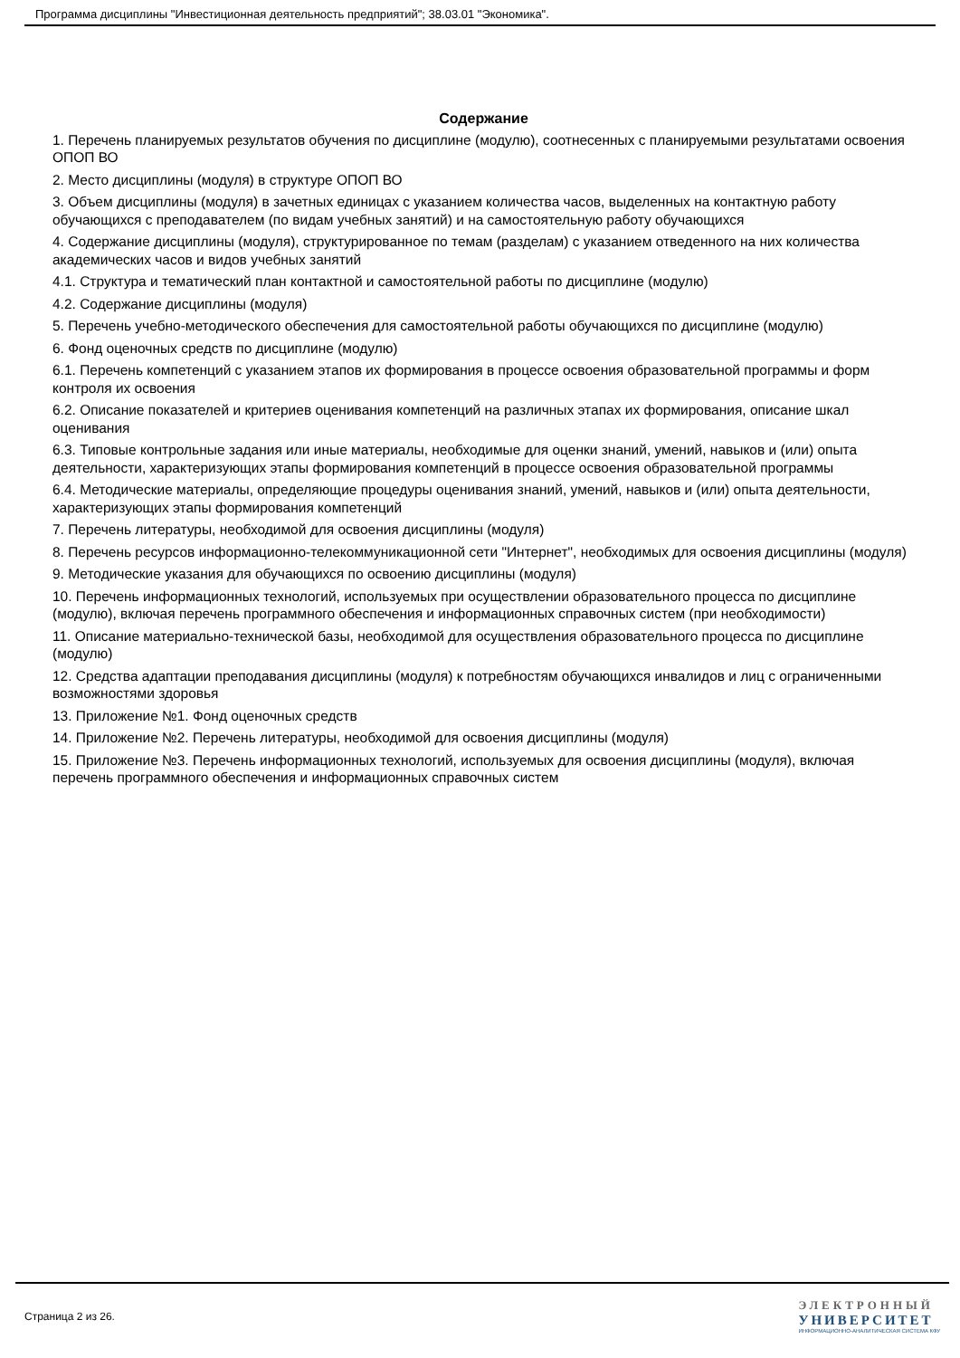Программа дисциплины "Инвестиционная деятельность предприятий"; 38.03.01 "Экономика".
Содержание
1. Перечень планируемых результатов обучения по дисциплине (модулю), соотнесенных с планируемыми результатами освоения ОПОП ВО
2. Место дисциплины (модуля) в структуре ОПОП ВО
3. Объем дисциплины (модуля) в зачетных единицах с указанием количества часов, выделенных на контактную работу обучающихся с преподавателем (по видам учебных занятий) и на самостоятельную работу обучающихся
4. Содержание дисциплины (модуля), структурированное по темам (разделам) с указанием отведенного на них количества академических часов и видов учебных занятий
4.1. Структура и тематический план контактной и самостоятельной работы по дисциплине (модулю)
4.2. Содержание дисциплины (модуля)
5. Перечень учебно-методического обеспечения для самостоятельной работы обучающихся по дисциплине (модулю)
6. Фонд оценочных средств по дисциплине (модулю)
6.1. Перечень компетенций с указанием этапов их формирования в процессе освоения образовательной программы и форм контроля их освоения
6.2. Описание показателей и критериев оценивания компетенций на различных этапах их формирования, описание шкал оценивания
6.3. Типовые контрольные задания или иные материалы, необходимые для оценки знаний, умений, навыков и (или) опыта деятельности, характеризующих этапы формирования компетенций в процессе освоения образовательной программы
6.4. Методические материалы, определяющие процедуры оценивания знаний, умений, навыков и (или) опыта деятельности, характеризующих этапы формирования компетенций
7. Перечень литературы, необходимой для освоения дисциплины (модуля)
8. Перечень ресурсов информационно-телекоммуникационной сети "Интернет", необходимых для освоения дисциплины (модуля)
9. Методические указания для обучающихся по освоению дисциплины (модуля)
10. Перечень информационных технологий, используемых при осуществлении образовательного процесса по дисциплине (модулю), включая перечень программного обеспечения и информационных справочных систем (при необходимости)
11. Описание материально-технической базы, необходимой для осуществления образовательного процесса по дисциплине (модулю)
12. Средства адаптации преподавания дисциплины (модуля) к потребностям обучающихся инвалидов и лиц с ограниченными возможностями здоровья
13. Приложение №1. Фонд оценочных средств
14. Приложение №2. Перечень литературы, необходимой для освоения дисциплины (модуля)
15. Приложение №3. Перечень информационных технологий, используемых для освоения дисциплины (модуля), включая перечень программного обеспечения и информационных справочных систем
Страница 2 из 26.
ЭЛЕКТРОННЫЙ
УНИВЕРСИТЕТ
ИНФОРМАЦИОННО-АНАЛИТИЧЕСКАЯ СИСТЕМА КФУ